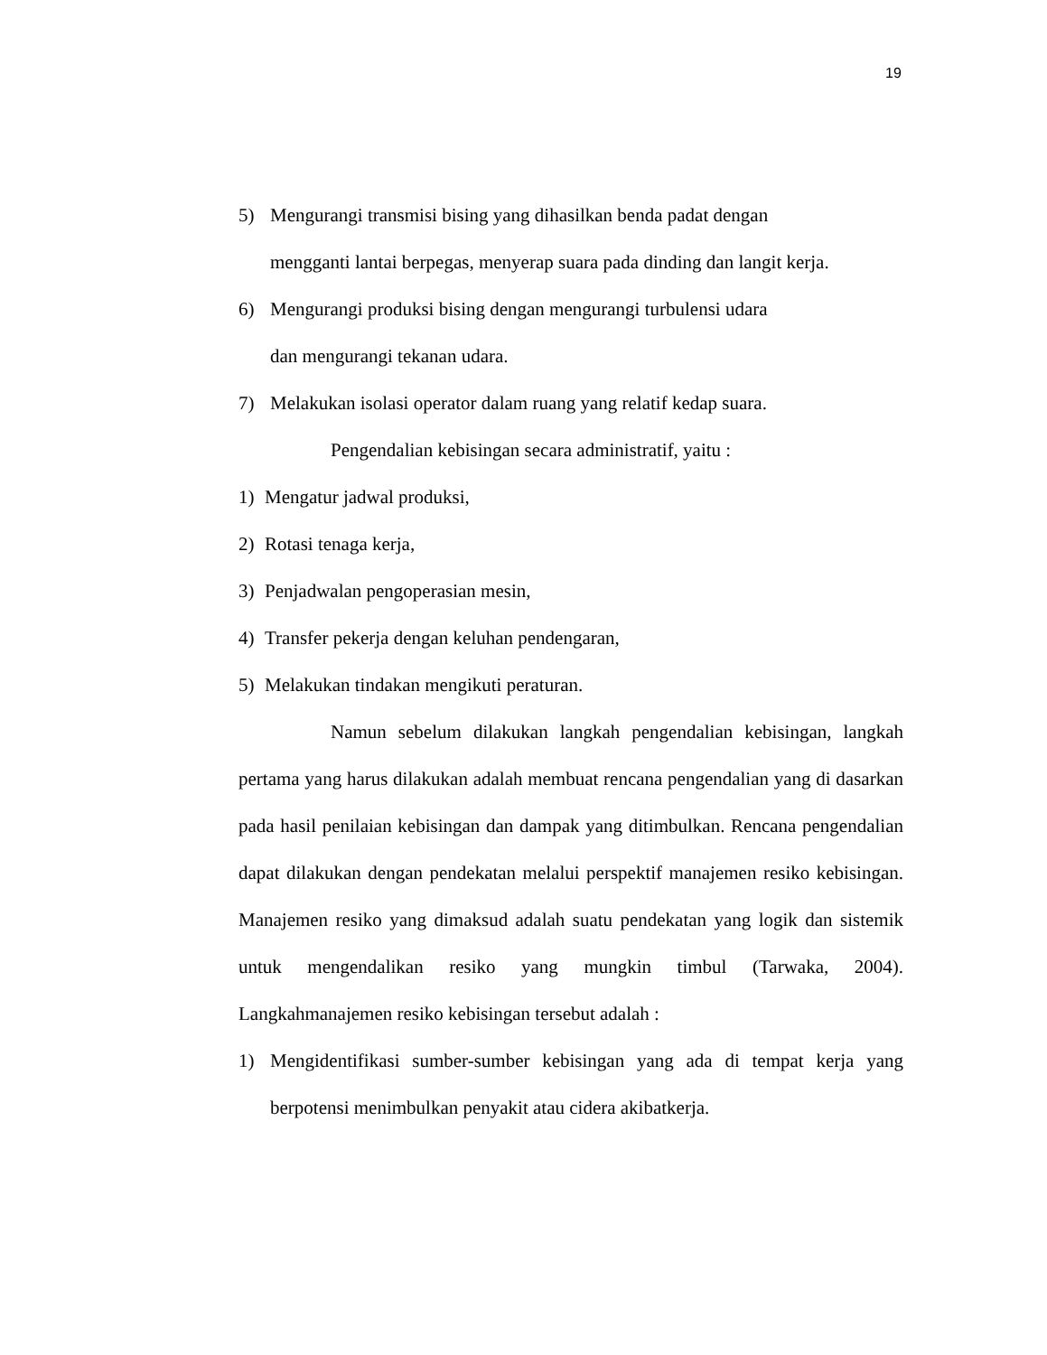19
5) Mengurangi transmisi bising yang dihasilkan benda padat dengan
mengganti lantai berpegas, menyerap suara pada dinding dan langit kerja.
6) Mengurangi produksi bising dengan mengurangi turbulensi udara
dan mengurangi tekanan udara.
7) Melakukan isolasi operator dalam ruang yang relatif kedap suara.
Pengendalian kebisingan secara administratif, yaitu :
1) Mengatur jadwal produksi,
2) Rotasi tenaga kerja,
3) Penjadwalan pengoperasian mesin,
4) Transfer pekerja dengan keluhan pendengaran,
5) Melakukan tindakan mengikuti peraturan.
Namun sebelum dilakukan langkah pengendalian kebisingan, langkah pertama yang harus dilakukan adalah membuat rencana pengendalian yang di dasarkan pada hasil penilaian kebisingan dan dampak yang ditimbulkan. Rencana pengendalian dapat dilakukan dengan pendekatan melalui perspektif manajemen resiko kebisingan. Manajemen resiko yang dimaksud adalah suatu pendekatan yang logik dan sistemik untuk mengendalikan resiko yang mungkin timbul (Tarwaka, 2004). Langkahmanajemen resiko kebisingan tersebut adalah :
1) Mengidentifikasi sumber-sumber kebisingan yang ada di tempat kerja yang berpotensi menimbulkan penyakit atau cidera akibatkerja.